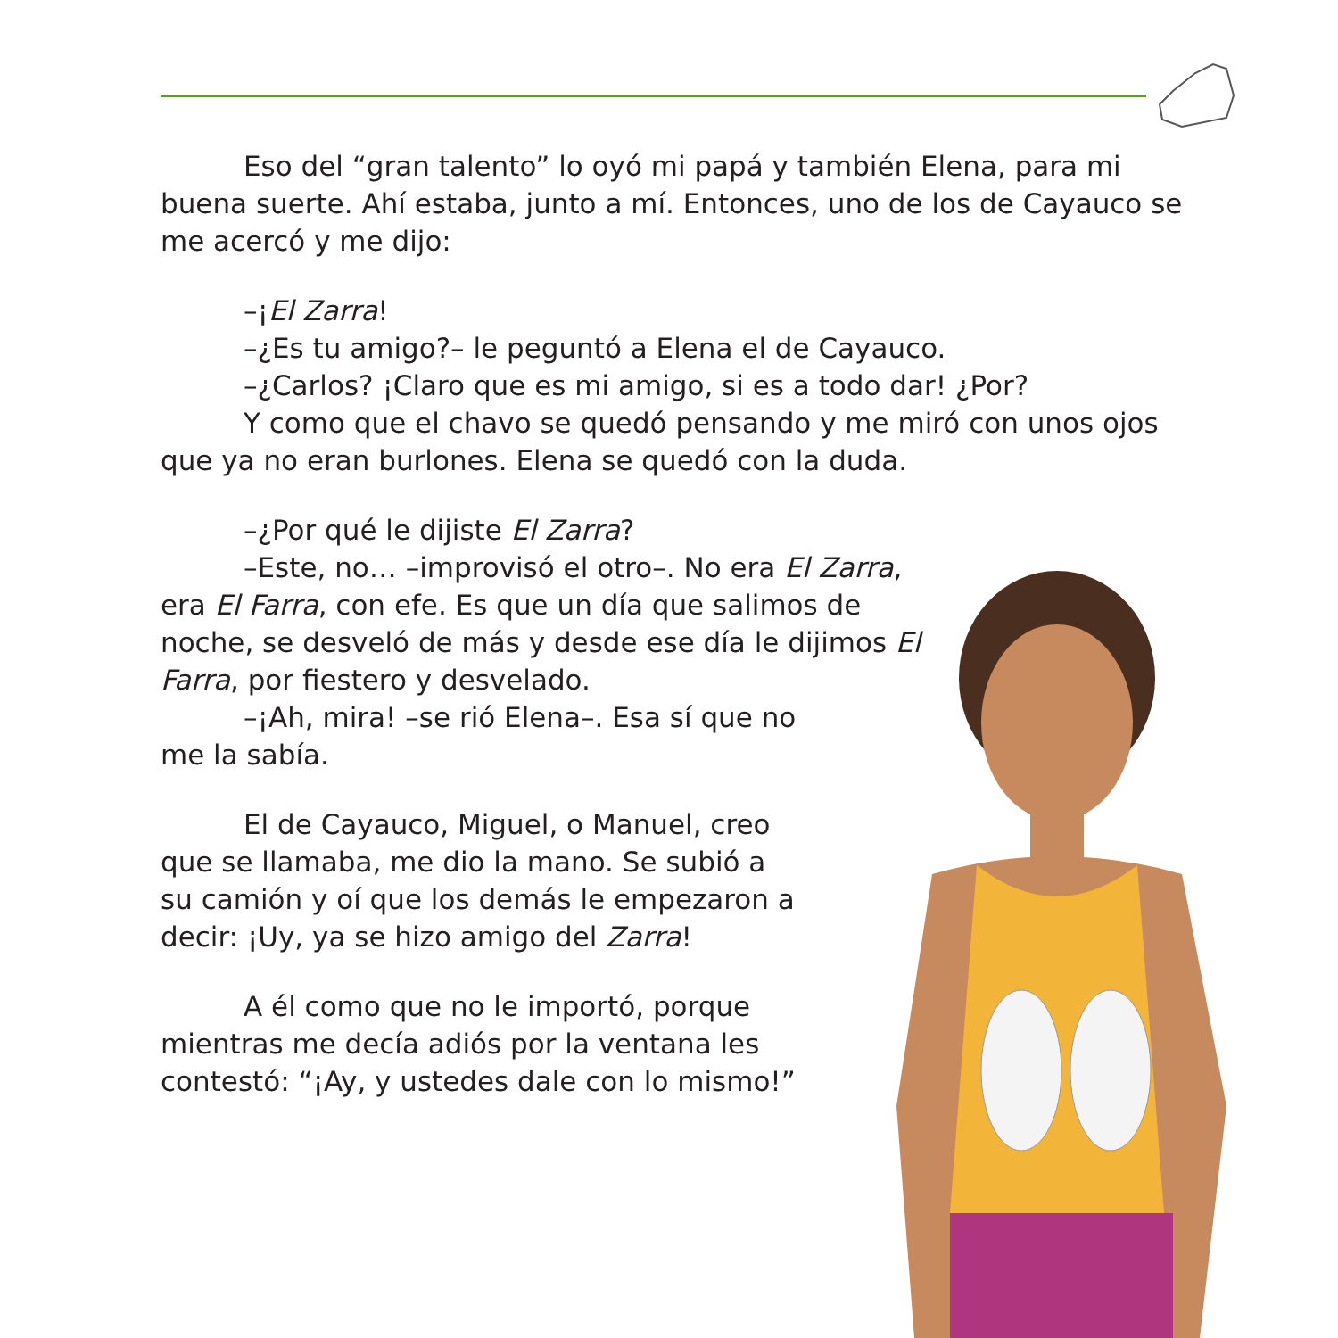Eso del “gran talento” lo oyó mi papá y también Elena, para mi buena suerte. Ahí estaba, junto a mí. Entonces, uno de los de Cayauco se me acercó y me dijo:
–¡El Zarra!
–¿Es tu amigo?– le peguntó a Elena el de Cayauco.
–¿Carlos? ¡Claro que es mi amigo, si es a todo dar! ¿Por?
Y como que el chavo se quedó pensando y me miró con unos ojos que ya no eran burlones. Elena se quedó con la duda.
–¿Por qué le dijiste El Zarra?
–Este, no… –improvisó el otro–. No era El Zarra, era El Farra, con efe. Es que un día que salimos de noche, se desveló de más y desde ese día le dijimos El Farra, por fiestero y desvelado.
–¡Ah, mira! –se rió Elena–. Esa sí que no me la sabía.
El de Cayauco, Miguel, o Manuel, creo que se llamaba, me dio la mano. Se subió a su camión y oí que los demás le empezaron a decir: ¡Uy, ya se hizo amigo del Zarra!
A él como que no le importó, porque mientras me decía adiós por la ventana les contestó: “¡Ay, y ustedes dale con lo mismo!”